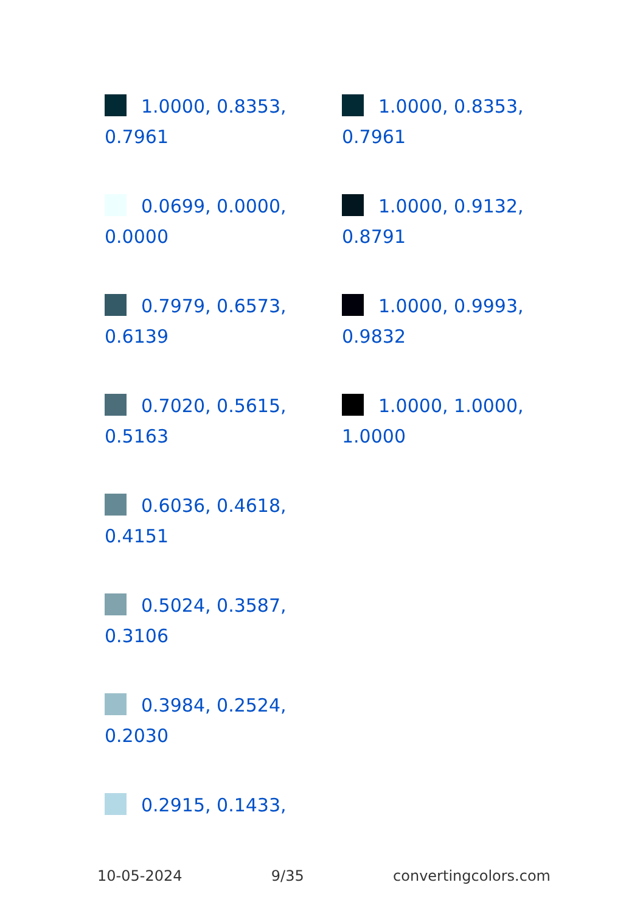1.0000, 0.8353, 0.7961
0.0699, 0.0000, 0.0000
0.7979, 0.6573, 0.6139
0.7020, 0.5615, 0.5163
0.6036, 0.4618, 0.4151
0.5024, 0.3587, 0.3106
0.3984, 0.2524, 0.2030
0.2915, 0.1433,
1.0000, 0.8353, 0.7961
1.0000, 0.9132, 0.8791
1.0000, 0.9993, 0.9832
1.0000, 1.0000, 1.0000
10-05-2024 9/35 convertingcolors.com